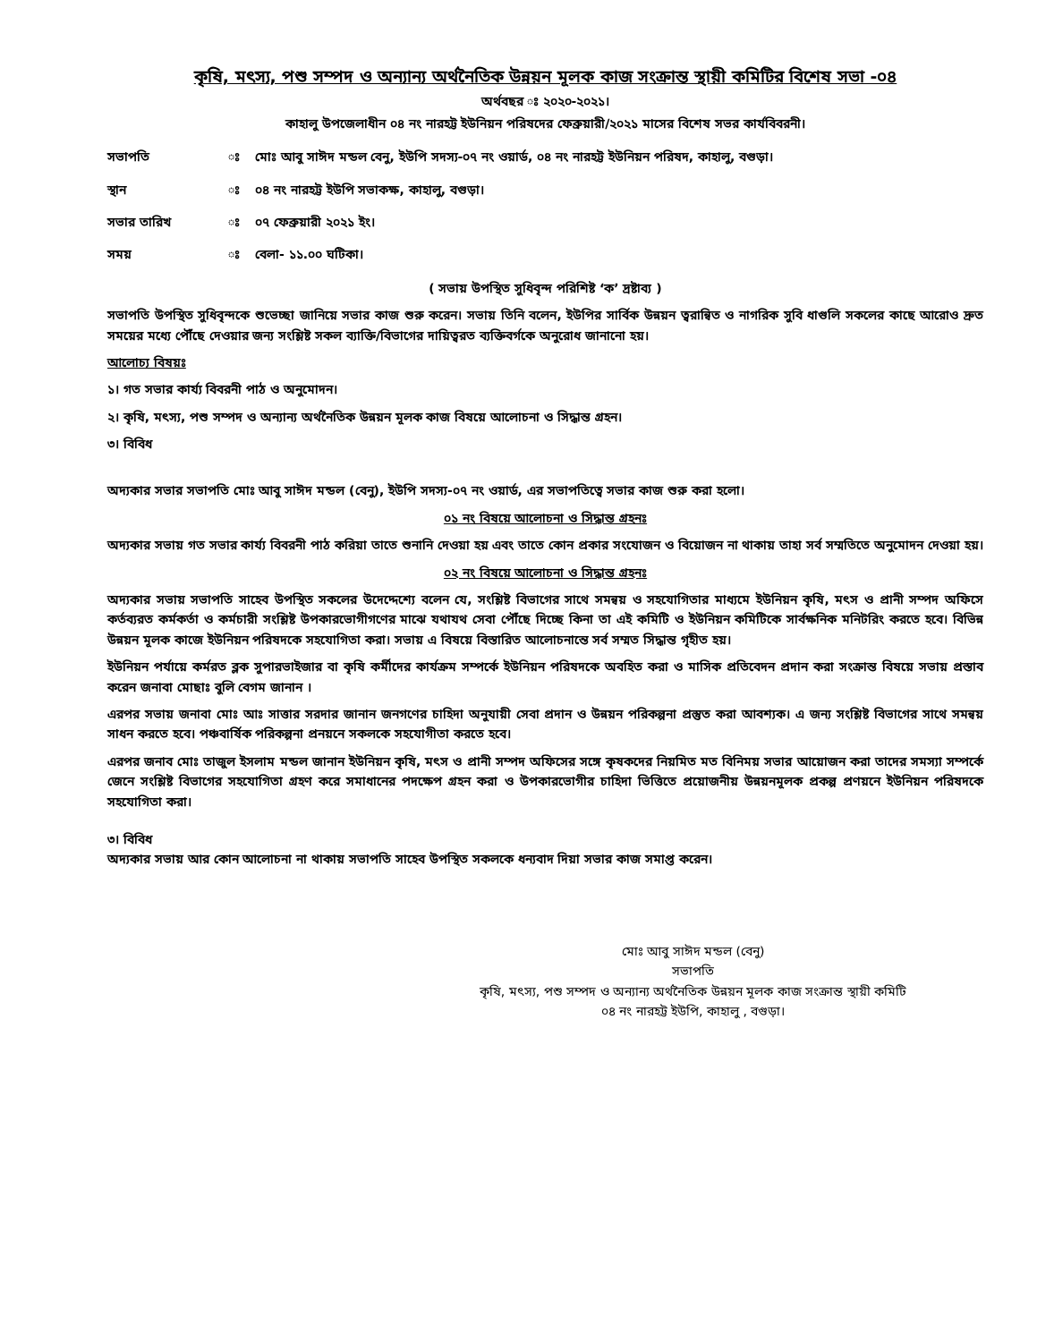কৃষি, মৎস্য, পশু সম্পদ ও অন্যান্য অর্থনৈতিক উন্নয়ন মূলক কাজ সংক্রান্ত স্থায়ী কমিটির বিশেষ সভা -০৪
অর্থবছর ঃ ২০২০-২০২১।
কাহালু উপজেলাধীন ০৪ নং নারহট্ট ইউনিয়ন পরিষদের ফেব্রুয়ারী/২০২১ মাসের বিশেষ সভর কার্যবিবরনী।
| সভাপতি | ঃ | মোঃ আবু সাঈদ মন্ডল বেনু, ইউপি সদস্য-০৭ নং ওয়ার্ড, ০৪ নং নারহট্ট ইউনিয়ন পরিষদ, কাহালু, বগুড়া। |
| স্থান | ঃ | ০৪ নং নারহট্ট ইউপি সভাকক্ষ, কাহালু, বগুড়া। |
| সভার তারিখ | ঃ | ০৭ ফেব্রুয়ারী ২০২১ ইং। |
| সময় | ঃ | বেলা- ১১.০০ ঘটিকা। |
( সভায় উপস্থিত সুধিবৃন্দ পরিশিষ্ট ‘ক’ দ্রষ্টাব্য )
সভাপতি উপস্থিত সুধিবৃন্দকে শুভেচ্ছা জানিয়ে সভার কাজ শুরু করেন। সভায় তিনি বলেন, ইউপির সার্বিক উন্নয়ন ত্বরান্বিত ও নাগরিক সুবি ধাগুলি সকলের কাছে আরোও দ্রুত সময়ের মধ্যে পৌঁছে দেওয়ার জন্য সংশ্লিষ্ট সকল ব্যাক্তি/বিভাগের দায়িত্বরত ব্যক্তিবর্গকে অনুরোধ জানানো হয়।
আলোচ্য বিষয়ঃ
১। গত সভার কার্য্য বিবরনী পাঠ ও অনুমোদন।
২। কৃষি, মৎস্য, পশু সম্পদ ও অন্যান্য অর্থনৈতিক উন্নয়ন মূলক কাজ বিষয়ে আলোচনা ও সিদ্ধান্ত গ্রহন।
৩। বিবিধ
অদ্যকার সভার সভাপতি মোঃ আবু সাঈদ মন্ডল (বেনু), ইউপি সদস্য-০৭ নং ওয়ার্ড, এর সভাপতিত্বে সভার কাজ শুরু করা হলো।
০১ নং বিষয়ে আলোচনা ও সিদ্ধান্ত গ্রহনঃ
অদ্যকার সভায় গত সভার কার্য্য বিবরনী পাঠ করিয়া তাতে শুনানি দেওয়া হয় এবং তাতে কোন প্রকার সংযোজন ও বিয়োজন না থাকায় তাহা সর্ব সম্মতিতে অনুমোদন দেওয়া হয়।
০২ নং বিষয়ে আলোচনা ও সিদ্ধান্ত গ্রহনঃ
অদ্যকার সভায় সভাপতি সাহেব উপস্থিত সকলের উদেদ্দেশ্যে বলেন যে, সংশ্লিষ্ট বিভাগের সাথে সমন্বয় ও সহযোগিতার মাধ্যমে ইউনিয়ন কৃষি, মৎস ও প্রানী সম্পদ অফিসে কর্তব্যরত কর্মকর্তা ও কর্মচারী সংশ্লিষ্ট উপকারভোগীগণের মাঝে যথাযথ সেবা পৌঁছে দিচ্ছে কিনা তা এই কমিটি ও ইউনিয়ন কমিটিকে সার্বক্ষনিক মনিটরিং করতে হবে। বিভিন্ন উন্নয়ন মূলক কাজে ইউনিয়ন পরিষদকে সহযোগিতা করা। সভায় এ বিষয়ে বিস্তারিত আলোচনান্তে সর্ব সম্মত সিদ্ধান্ত গৃহীত হয়।
ইউনিয়ন পর্যায়ে কর্মরত ব্লক সুপারভাইজার বা কৃষি কর্মীদের কার্যক্রম সম্পর্কে ইউনিয়ন পরিষদকে অবহিত করা ও মাসিক প্রতিবেদন প্রদান করা সংক্রান্ত বিষয়ে সভায় প্রস্তাব করেন জনাবা মোছাঃ বুলি বেগম জানান ।
এরপর সভায় জনাবা মোঃ আঃ সাত্তার সরদার জানান জনগণের চাহিদা অনুযায়ী সেবা প্রদান ও উন্নয়ন পরিকল্পনা প্রস্তুত করা আবশ্যক। এ জন্য সংশ্লিষ্ট বিভাগের সাথে সমন্বয় সাধন করতে হবে। পঞ্চবার্ষিক পরিকল্পনা প্রনয়নে সকলকে সহযোগীতা করতে হবে।
এরপর জনাব মোঃ তাজুল ইসলাম মন্ডল জানান ইউনিয়ন কৃষি, মৎস ও প্রানী সম্পদ অফিসের সঙ্গে কৃষকদের নিয়মিত মত বিনিময় সভার আয়োজন করা তাদের সমস্যা সম্পর্কে জেনে সংশ্লিষ্ট বিভাগের সহযোগিতা গ্রহণ করে সমাধানের পদক্ষেপ গ্রহন করা ও উপকারভোগীর চাহিদা ভিত্তিতে প্রয়োজনীয় উন্নয়নমূলক প্রকল্প প্রণয়নে ইউনিয়ন পরিষদকে সহযোগিতা করা।
৩। বিবিধ
অদ্যকার সভায় আর কোন আলোচনা না থাকায় সভাপতি সাহেব উপস্থিত সকলকে ধন্যবাদ দিয়া সভার কাজ সমাপ্ত করেন।
মোঃ আবু সাঈদ মন্ডল (বেনু)
সভাপতি
কৃষি, মৎস্য, পশু সম্পদ ও অন্যান্য অর্থনৈতিক উন্নয়ন মূলক কাজ সংক্রান্ত স্থায়ী কমিটি
০৪ নং নারহট্ট ইউপি, কাহালু , বগুড়া।